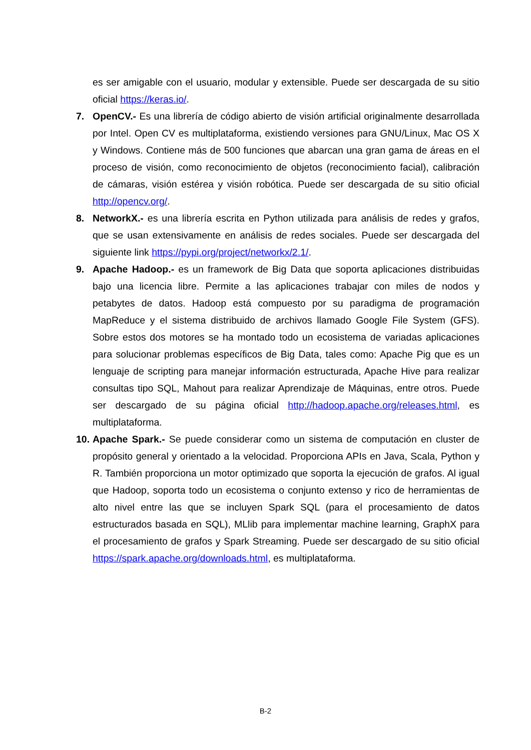es ser amigable con el usuario, modular y extensible. Puede ser descargada de su sitio oficial https://keras.io/.
7. OpenCV.- Es una librería de código abierto de visión artificial originalmente desarrollada por Intel. Open CV es multiplataforma, existiendo versiones para GNU/Linux, Mac OS X y Windows. Contiene más de 500 funciones que abarcan una gran gama de áreas en el proceso de visión, como reconocimiento de objetos (reconocimiento facial), calibración de cámaras, visión estérea y visión robótica. Puede ser descargada de su sitio oficial http://opencv.org/.
8. NetworkX.- es una librería escrita en Python utilizada para análisis de redes y grafos, que se usan extensivamente en análisis de redes sociales. Puede ser descargada del siguiente link https://pypi.org/project/networkx/2.1/.
9. Apache Hadoop.- es un framework de Big Data que soporta aplicaciones distribuidas bajo una licencia libre. Permite a las aplicaciones trabajar con miles de nodos y petabytes de datos. Hadoop está compuesto por su paradigma de programación MapReduce y el sistema distribuido de archivos llamado Google File System (GFS). Sobre estos dos motores se ha montado todo un ecosistema de variadas aplicaciones para solucionar problemas específicos de Big Data, tales como: Apache Pig que es un lenguaje de scripting para manejar información estructurada, Apache Hive para realizar consultas tipo SQL, Mahout para realizar Aprendizaje de Máquinas, entre otros. Puede ser descargado de su página oficial http://hadoop.apache.org/releases.html, es multiplataforma.
10.
Apache Spark.- Se puede considerar como un sistema de computación en cluster de propósito general y orientado a la velocidad. Proporciona APIs en Java, Scala, Python y R. También proporciona un motor optimizado que soporta la ejecución de grafos. Al igual que Hadoop, soporta todo un ecosistema o conjunto extenso y rico de herramientas de alto nivel entre las que se incluyen Spark SQL (para el procesamiento de datos estructurados basada en SQL), MLlib para implementar machine learning, GraphX para el procesamiento de grafos y Spark Streaming. Puede ser descargado de su sitio oficial https://spark.apache.org/downloads.html, es multiplataforma.
B-2